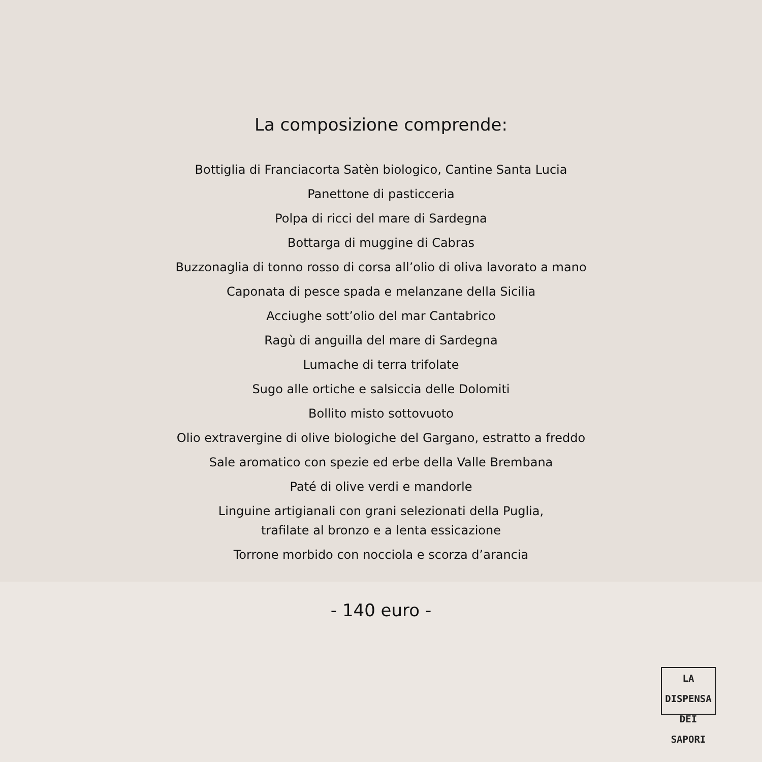La composizione comprende:
Bottiglia di Franciacorta Satèn biologico, Cantine Santa Lucia
Panettone di pasticceria
Polpa di ricci del mare di Sardegna
Bottarga di muggine di Cabras
Buzzonaglia di tonno rosso di corsa all’olio di oliva lavorato a mano
Caponata di pesce spada e melanzane della Sicilia
Acciughe sott’olio del mar Cantabrico
Ragù di anguilla del mare di Sardegna
Lumache di terra trifolate
Sugo alle ortiche e salsiccia delle Dolomiti
Bollito misto sottovuoto
Olio extravergine di olive biologiche del Gargano, estratto a freddo
Sale aromatico con spezie ed erbe della Valle Brembana
Paté di olive verdi e mandorle
Linguine artigianali con grani selezionati della Puglia,
trafilate al bronzo e a lenta essicazione
Torrone morbido con nocciola e scorza d’arancia
- 140 euro -
LA DISPENSA
DEI SAPORI